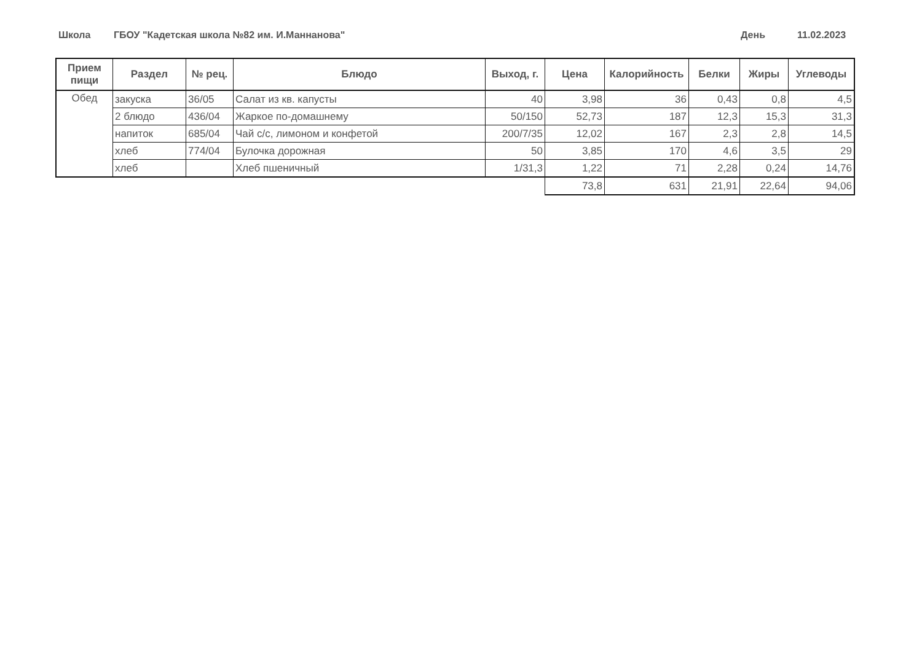Школа ГБОУ "Кадетская школа №82 им. И.Маннанова" День 11.02.2023
| Прием пищи | Раздел | № рец. | Блюдо | Выход, г. | Цена | Калорийность | Белки | Жиры | Углеводы |
| --- | --- | --- | --- | --- | --- | --- | --- | --- | --- |
| Обед | закуска | 36/05 | Салат из кв. капусты | 40 | 3,98 | 36 | 0,43 | 0,8 | 4,5 |
| | 2 блюдо | 436/04 | Жаркое по-домашнему | 50/150 | 52,73 | 187 | 12,3 | 15,3 | 31,3 |
| | напиток | 685/04 | Чай с/с, лимоном и конфетой | 200/7/35 | 12,02 | 167 | 2,3 | 2,8 | 14,5 |
| | хлеб | 774/04 | Булочка дорожная | 50 | 3,85 | 170 | 4,6 | 3,5 | 29 |
| | хлеб | | Хлеб пшеничный | 1/31,3 | 1,22 | 71 | 2,28 | 0,24 | 14,76 |
| | | | | | 73,8 | 631 | 21,91 | 22,64 | 94,06 |